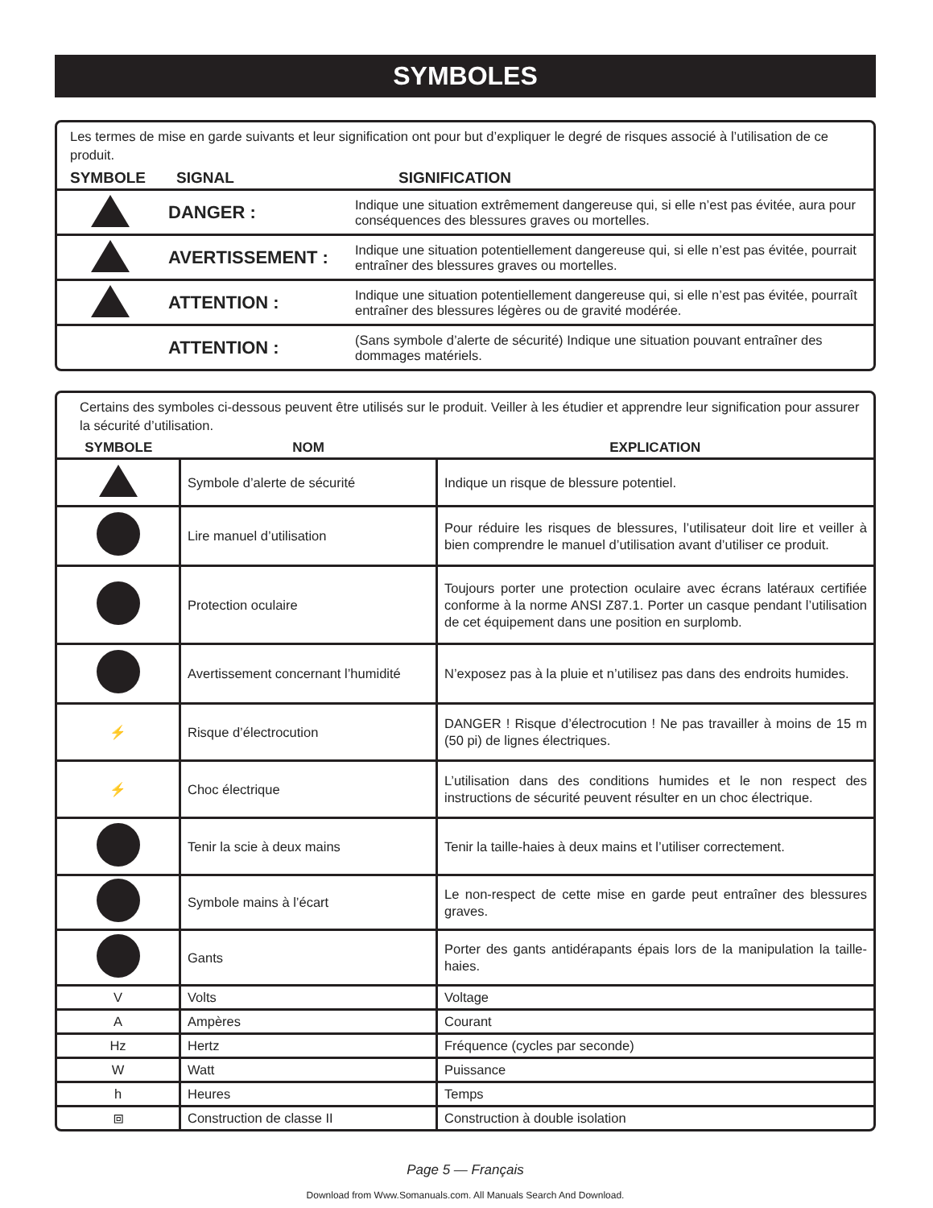SYMBOLES
Les termes de mise en garde suivants et leur signification ont pour but d’expliquer le degré de risques associé à l’utilisation de ce produit.
| SYMBOLE | SIGNAL | SIGNIFICATION |
| --- | --- | --- |
| | DANGER : | Indique une situation extrêmement dangereuse qui, si elle n’est pas évitée, aura pour conséquences des blessures graves ou mortelles. |
| | AVERTISSEMENT : | Indique une situation potentiellement dangereuse qui, si elle n’est pas évitée, pourrait entraîner des blessures graves ou mortelles. |
| | ATTENTION : | Indique une situation potentiellement dangereuse qui, si elle n’est pas évitée, pourraît entraîner des blessures légères ou de gravité modérée. |
| | ATTENTION : | (Sans symbole d’alerte de sécurité) Indique une situation pouvant entraîner des dommages matériels. |
Certains des symboles ci-dessous peuvent être utilisés sur le produit. Veiller à les étudier et apprendre leur signification pour assurer la sécurité d’utilisation.
| SYMBOLE | NOM | EXPLICATION |
| --- | --- | --- |
| | Symbole d’alerte de sécurité | Indique un risque de blessure potentiel. |
| | Lire manuel d’utilisation | Pour réduire les risques de blessures, l’utilisateur doit lire et veiller à bien comprendre le manuel d’utilisation avant d’utiliser ce produit. |
| | Protection oculaire | Toujours porter une protection oculaire avec écrans latéraux certifiée conforme à la norme ANSI Z87.1. Porter un casque pendant l’utilisation de cet équipement dans une position en surplomb. |
| | Avertissement concernant l’humidité | N’exposez pas à la pluie et n’utilisez pas dans des endroits humides. |
| ⚡ | Risque d’électrocution | DANGER ! Risque d’électrocution ! Ne pas travailler à moins de 15 m (50 pi) de lignes électriques. |
| ⚡ | Choc électrique | L’utilisation dans des conditions humides et le non respect des instructions de sécurité peuvent résulter en un choc électrique. |
| | Tenir la scie à deux mains | Tenir la taille-haies à deux mains et l’utiliser correctement. |
| | Symbole mains à l’écart | Le non-respect de cette mise en garde peut entraîner des blessures graves. |
| | Gants | Porter des gants antidérapants épais lors de la manipulation la taille-haies. |
| V | Volts | Voltage |
| A | Ampères | Courant |
| Hz | Hertz | Fréquence (cycles par seconde) |
| W | Watt | Puissance |
| h | Heures | Temps |
| ⧈ | Construction de classe II | Construction à double isolation |
Page 5 — Français
Download from Www.Somanuals.com. All Manuals Search And Download.